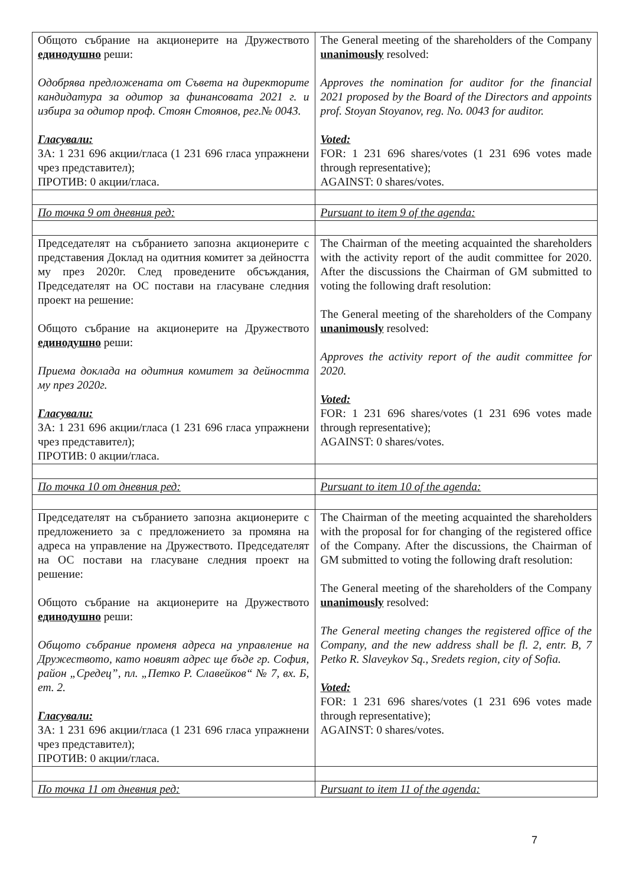| Общото събрание на акционерите на Дружеството единодушно реши: Одобрява предложената от Съвета на директорите кандидатура за одитор за финансовата 2021 г. и избира за одитор проф. Стоян Стоянов, рег.№ 0043. Гласували: ЗА: 1 231 696 акции/гласа (1 231 696 гласа упражнени чрез представител); ПРОТИВ: 0 акции/гласа. | The General meeting of the shareholders of the Company unanimously resolved: Approves the nomination for auditor for the financial 2021 proposed by the Board of the Directors and appoints prof. Stoyan Stoyanov, reg. No. 0043 for auditor. Voted: FOR: 1 231 696 shares/votes (1 231 696 votes made through representative); AGAINST: 0 shares/votes. |
| По точка 9 от дневния ред: | Pursuant to item 9 of the agenda: |
| Председателят на събранието запозна акционерите с представения Доклад на одитния комитет за дейността му през 2020г. След проведените обсъждания, Председателят на ОС постави на гласуване следния проект на решение: Общото събрание на акционерите на Дружеството единодушно реши: Приема доклада на одитния комитет за дейността му през 2020г. Гласували: ЗА: 1 231 696 акции/гласа (1 231 696 гласа упражнени чрез представител); ПРОТИВ: 0 акции/гласа. | The Chairman of the meeting acquainted the shareholders with the activity report of the audit committee for 2020. After the discussions the Chairman of GM submitted to voting the following draft resolution: The General meeting of the shareholders of the Company unanimously resolved: Approves the activity report of the audit committee for 2020. Voted: FOR: 1 231 696 shares/votes (1 231 696 votes made through representative); AGAINST: 0 shares/votes. |
| По точка 10 от дневния ред: | Pursuant to item 10 of the agenda: |
| Председателят на събранието запозна акционерите с предложението за с предложението за промяна на адреса на управление на Дружеството. Председателят на ОС постави на гласуване следния проект на решение: Общото събрание на акционерите на Дружеството единодушно реши: Общото събрание променя адреса на управление на Дружеството, като новият адрес ще бъде гр. София, район „Средец”, пл. „Петко Р. Славейков“ № 7, вх. Б, ет. 2. Гласували: ЗА: 1 231 696 акции/гласа (1 231 696 гласа упражнени чрез представител); ПРОТИВ: 0 акции/гласа. | The Chairman of the meeting acquainted the shareholders with the proposal for for changing of the registered office of the Company. After the discussions, the Chairman of GM submitted to voting the following draft resolution: The General meeting of the shareholders of the Company unanimously resolved: The General meeting changes the registered office of the Company, and the new address shall be fl. 2, entr. B, 7 Petko R. Slaveykov Sq., Sredets region, city of Sofia. Voted: FOR: 1 231 696 shares/votes (1 231 696 votes made through representative); AGAINST: 0 shares/votes. |
| По точка 11 от дневния ред: | Pursuant to item 11 of the agenda: |
7